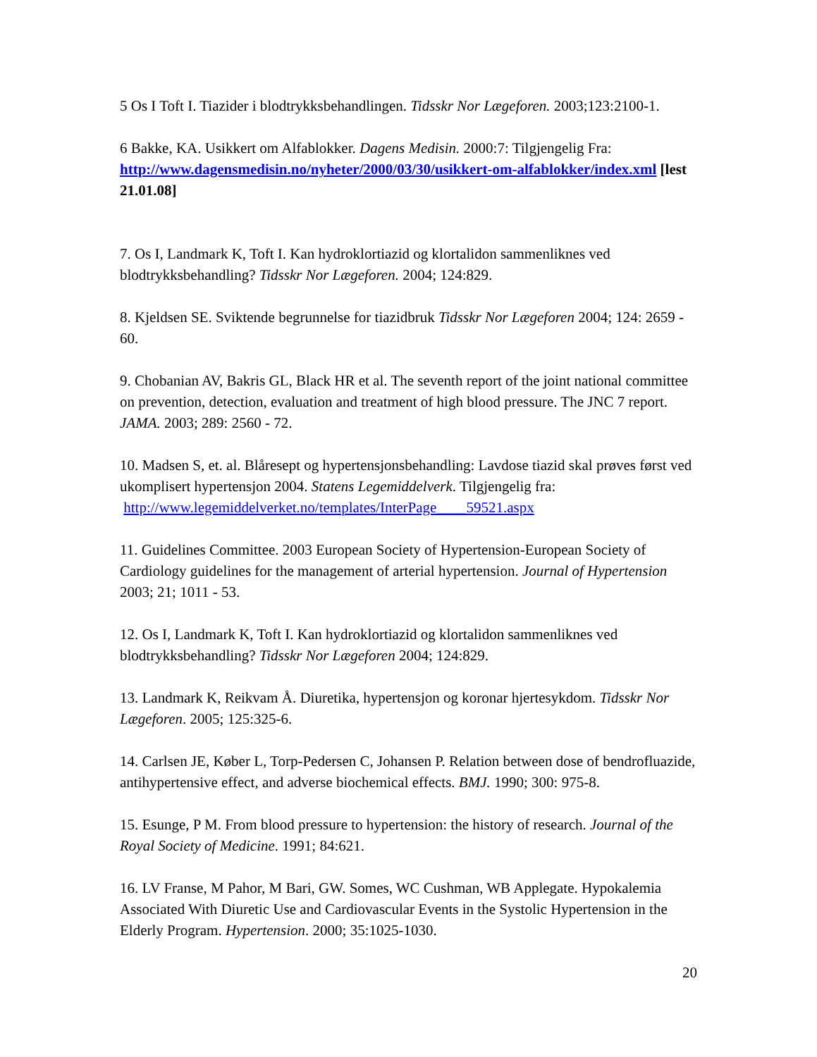5 Os I Toft I. Tiazider i blodtrykksbehandlingen. Tidsskr Nor Lægeforen. 2003;123:2100-1.
6 Bakke, KA. Usikkert om Alfablokker. Dagens Medisin. 2000:7: Tilgjengelig Fra: http://www.dagensmedisin.no/nyheter/2000/03/30/usikkert-om-alfablokker/index.xml [lest 21.01.08]
7. Os I, Landmark K, Toft I. Kan hydroklortiazid og klortalidon sammenliknes ved blodtrykksbehandling? Tidsskr Nor Lægeforen. 2004; 124:829.
8. Kjeldsen SE. Sviktende begrunnelse for tiazidbruk Tidsskr Nor Lægeforen 2004; 124: 2659 - 60.
9. Chobanian AV, Bakris GL, Black HR et al. The seventh report of the joint national committee on prevention, detection, evaluation and treatment of high blood pressure. The JNC 7 report. JAMA. 2003; 289: 2560 - 72.
10. Madsen S, et. al. Blåresept og hypertensjonsbehandling: Lavdose tiazid skal prøves først ved ukomplisert hypertensjon 2004. Statens Legemiddelverk. Tilgjengelig fra:
http://www.legemiddelverket.no/templates/InterPage____59521.aspx
11. Guidelines Committee. 2003 European Society of Hypertension-European Society of Cardiology guidelines for the management of arterial hypertension. Journal of Hypertension 2003; 21; 1011 - 53.
12. Os I, Landmark K, Toft I. Kan hydroklortiazid og klortalidon sammenliknes ved blodtrykksbehandling? Tidsskr Nor Lægeforen 2004; 124:829.
13. Landmark K, Reikvam Å. Diuretika, hypertensjon og koronar hjertesykdom. Tidsskr Nor Lægeforen. 2005; 125:325-6.
14. Carlsen JE, Køber L, Torp-Pedersen C, Johansen P. Relation between dose of bendrofluazide, antihypertensive effect, and adverse biochemical effects. BMJ. 1990; 300: 975-8.
15. Esunge, P M. From blood pressure to hypertension: the history of research. Journal of the Royal Society of Medicine. 1991; 84:621.
16. LV Franse, M Pahor, M Bari, GW. Somes, WC Cushman, WB Applegate. Hypokalemia Associated With Diuretic Use and Cardiovascular Events in the Systolic Hypertension in the Elderly Program. Hypertension. 2000; 35:1025-1030.
20